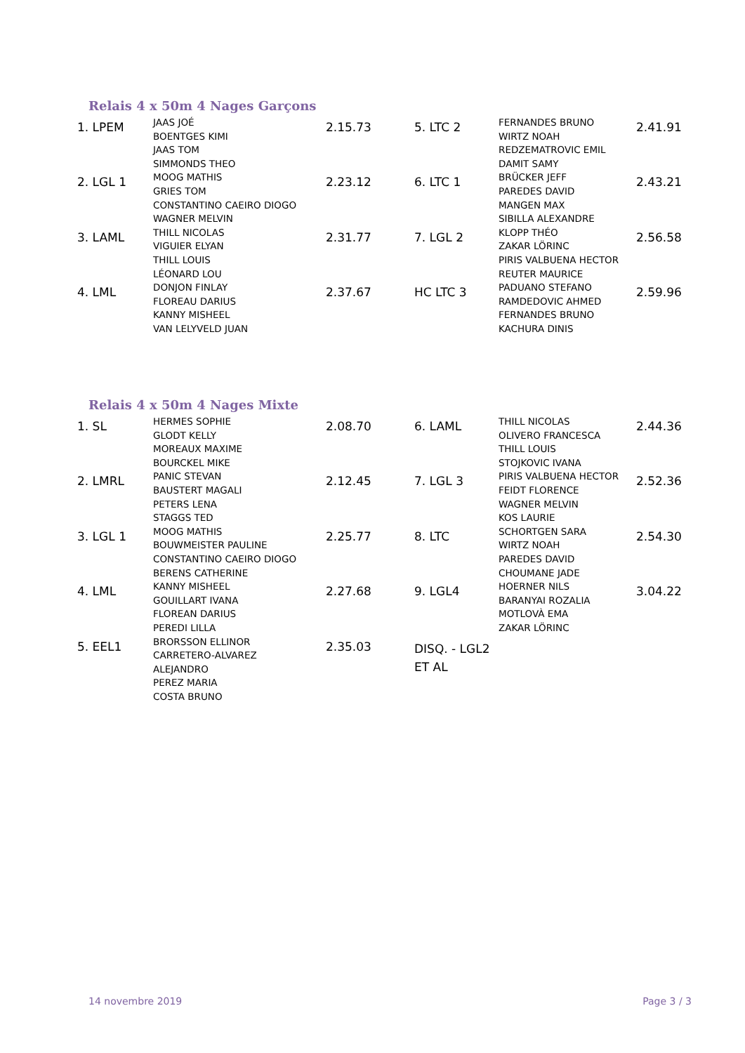Relais 4 x 50m 4 Nages Garçons
| 1. LPEM | JAAS JOÉ BOENTGES KIMI JAAS TOM SIMMONDS THEO | 2.15.73 | 5. LTC 2 | FERNANDES BRUNO WIRTZ NOAH REDZEMATROVIC EMIL DAMIT SAMY | 2.41.91 |
| 2. LGL 1 | MOOG MATHIS GRIES TOM CONSTANTINO CAEIRO DIOGO WAGNER MELVIN | 2.23.12 | 6. LTC 1 | BRÜCKER JEFF PAREDES DAVID MANGEN MAX SIBILLA ALEXANDRE | 2.43.21 |
| 3. LAML | THILL NICOLAS VIGUIER ELYAN THILL LOUIS LÉONARD LOU | 2.31.77 | 7. LGL 2 | KLOPP THÉO ZAKAR LÖRINC PIRIS VALBUENA HECTOR REUTER MAURICE | 2.56.58 |
| 4. LML | DONJON FINLAY FLOREAU DARIUS KANNY MISHEEL VAN LELYVELD JUAN | 2.37.67 | HC LTC 3 | PADUANO STEFANO RAMDEDOVIC AHMED FERNANDES BRUNO KACHURA DINIS | 2.59.96 |
Relais 4 x 50m 4 Nages Mixte
| 1. SL | HERMES SOPHIE GLODT KELLY MOREAUX MAXIME BOURCKEL MIKE | 2.08.70 | 6. LAML | THILL NICOLAS OLIVERO FRANCESCA THILL LOUIS STOJKOVIC IVANA | 2.44.36 |
| 2. LMRL | PANIC STEVAN BAUSTERT MAGALI PETERS LENA STAGGS TED | 2.12.45 | 7. LGL 3 | PIRIS VALBUENA HECTOR FEIDT FLORENCE WAGNER MELVIN KOS LAURIE | 2.52.36 |
| 3. LGL 1 | MOOG MATHIS BOUWMEISTER PAULINE CONSTANTINO CAEIRO DIOGO BERENS CATHERINE | 2.25.77 | 8. LTC | SCHORTGEN SARA WIRTZ NOAH PAREDES DAVID CHOUMANE JADE | 2.54.30 |
| 4. LML | KANNY MISHEEL GOUILLART IVANA FLOREAN DARIUS PEREDI LILLA | 2.27.68 | 9. LGL4 | HOERNER NILS BARANYAI ROZALIA MOTLOVÀ EMA ZAKAR LÖRINC | 3.04.22 |
| 5. EEL1 | BRORSSON ELLINOR CARRETERO-ALVAREZ ALEJANDRO PEREZ MARIA COSTA BRUNO | 2.35.03 | DISQ. - LGL2 ET AL | | |
14 novembre 2019 Page 3 / 3